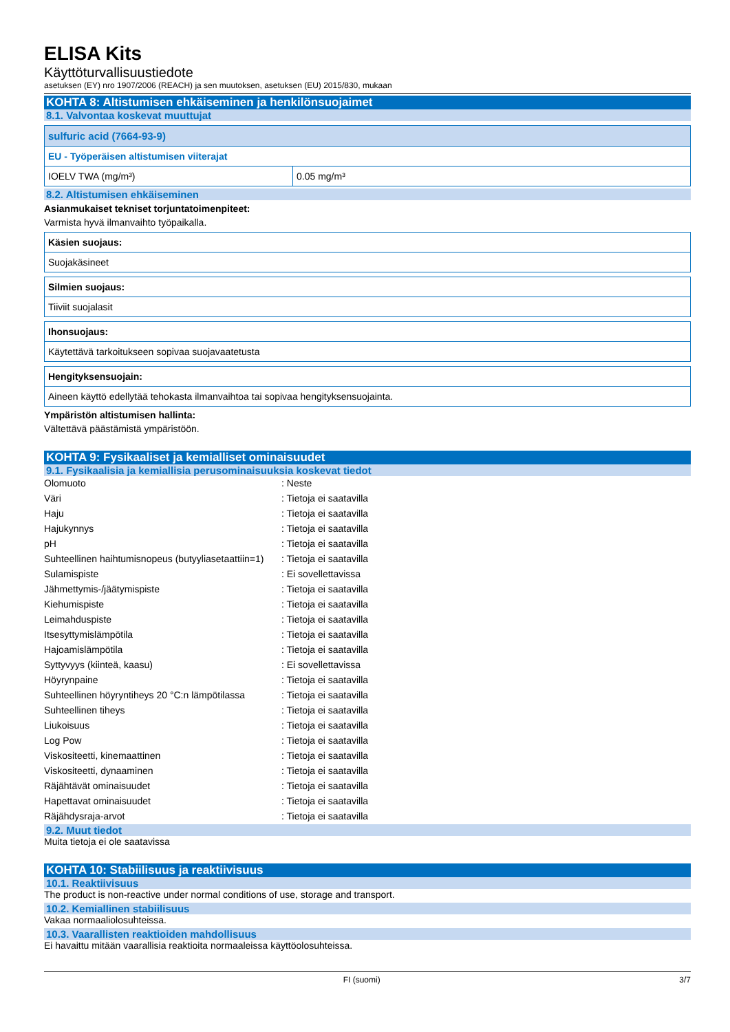ELISA Kits
Käyttöturvallisuustiedote
asetuksen (EY) nro 1907/2006 (REACH) ja sen muutoksen, asetuksen (EU) 2015/830, mukaan
KOHTA 8: Altistumisen ehkäiseminen ja henkilönsuojaimet
8.1. Valvontaa koskevat muuttujat
| sulfuric acid (7664-93-9) | |
| EU - Työperäisen altistumisen viiterajat | |
| IOELV TWA (mg/m³) | 0.05 mg/m³ |
8.2. Altistumisen ehkäiseminen
Asianmukaiset tekniset torjuntatoimenpiteet:
Varmista hyvä ilmanvaihto työpaikalla.
| Käsien suojaus: |
| Suojakäsineet |
| Silmien suojaus: |
| Tiiviit suojalasit |
| Ihonsuojaus: |
| Käytettävä tarkoitukseen sopivaa suojavaatetusta |
| Hengityksensuojain: |
| Aineen käyttö edellytää tehokasta ilmanvaihtoa tai sopivaa hengityksensuojainta. |
Ympäristön altistumisen hallinta:
Vältettävä päästämistä ympäristöön.
KOHTA 9: Fysikaaliset ja kemialliset ominaisuudet
9.1. Fysikaalisia ja kemiallisia perusominaisuuksia koskevat tiedot
| Olomuoto | : Neste |
| Väri | : Tietoja ei saatavilla |
| Haju | : Tietoja ei saatavilla |
| Hajukynnys | : Tietoja ei saatavilla |
| pH | : Tietoja ei saatavilla |
| Suhteellinen haihtumisnopeus (butyyliasetaattiin=1) | : Tietoja ei saatavilla |
| Sulamispiste | : Ei sovellettavissa |
| Jähmettymis-/jäätymispiste | : Tietoja ei saatavilla |
| Kiehumispiste | : Tietoja ei saatavilla |
| Leimahduspiste | : Tietoja ei saatavilla |
| Itsesyttymislämpötila | : Tietoja ei saatavilla |
| Hajoamislämpötila | : Tietoja ei saatavilla |
| Syttyvyys (kiinteä, kaasu) | : Ei sovellettavissa |
| Höyrynpaine | : Tietoja ei saatavilla |
| Suhteellinen höyryntiheys 20 °C:n lämpötilassa | : Tietoja ei saatavilla |
| Suhteellinen tiheys | : Tietoja ei saatavilla |
| Liukoisuus | : Tietoja ei saatavilla |
| Log Pow | : Tietoja ei saatavilla |
| Viskositeetti, kinemaattinen | : Tietoja ei saatavilla |
| Viskositeetti, dynaaminen | : Tietoja ei saatavilla |
| Räjähtävät ominaisuudet | : Tietoja ei saatavilla |
| Hapettavat ominaisuudet | : Tietoja ei saatavilla |
| Räjähdysraja-arvot | : Tietoja ei saatavilla |
9.2. Muut tiedot
Muita tietoja ei ole saatavissa
KOHTA 10: Stabiilisuus ja reaktiivisuus
10.1. Reaktiivisuus
The product is non-reactive under normal conditions of use, storage and transport.
10.2. Kemiallinen stabiilisuus
Vakaa normaaliolosuhteissa.
10.3. Vaarallisten reaktioiden mahdollisuus
Ei havaittu mitään vaarallisia reaktioita normaaleissa käyttöolosuhteissa.
FI (suomi) 3/7